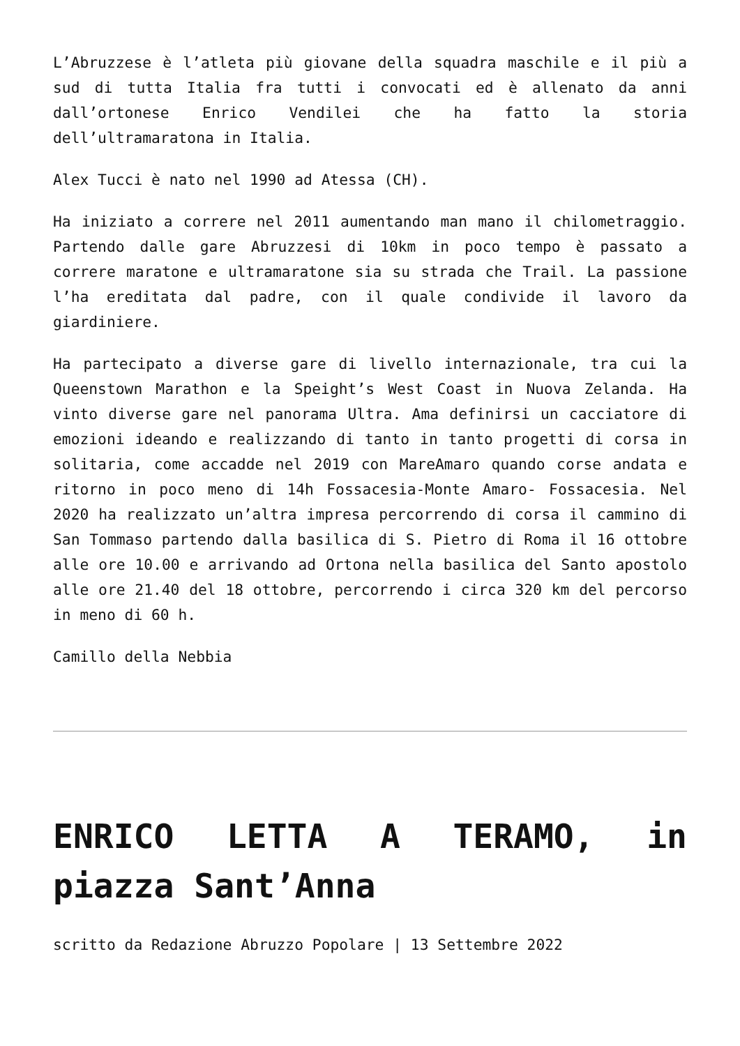L’Abruzzese è l’atleta più giovane della squadra maschile e il più a sud di tutta Italia fra tutti i convocati ed è allenato da anni dall’ortonese Enrico Vendilei che ha fatto la storia dell’ultramaratona in Italia.
Alex Tucci è nato nel 1990 ad Atessa (CH).
Ha iniziato a correre nel 2011 aumentando man mano il chilometraggio. Partendo dalle gare Abruzzesi di 10km in poco tempo è passato a correre maratone e ultramaratone sia su strada che Trail. La passione l’ha ereditata dal padre, con il quale condivide il lavoro da giardiniere.
Ha partecipato a diverse gare di livello internazionale, tra cui la Queenstown Marathon e la Speight’s West Coast in Nuova Zelanda. Ha vinto diverse gare nel panorama Ultra. Ama definirsi un cacciatore di emozioni ideando e realizzando di tanto in tanto progetti di corsa in solitaria, come accadde nel 2019 con MareAmaro quando corse andata e ritorno in poco meno di 14h Fossacesia-Monte Amaro- Fossacesia. Nel 2020 ha realizzato un’altra impresa percorrendo di corsa il cammino di San Tommaso partendo dalla basilica di S. Pietro di Roma il 16 ottobre alle ore 10.00 e arrivando ad Ortona nella basilica del Santo apostolo alle ore 21.40 del 18 ottobre, percorrendo i circa 320 km del percorso in meno di 60 h.
Camillo della Nebbia
ENRICO LETTA A TERAMO, in piazza Sant’Anna
scritto da Redazione Abruzzo Popolare | 13 Settembre 2022